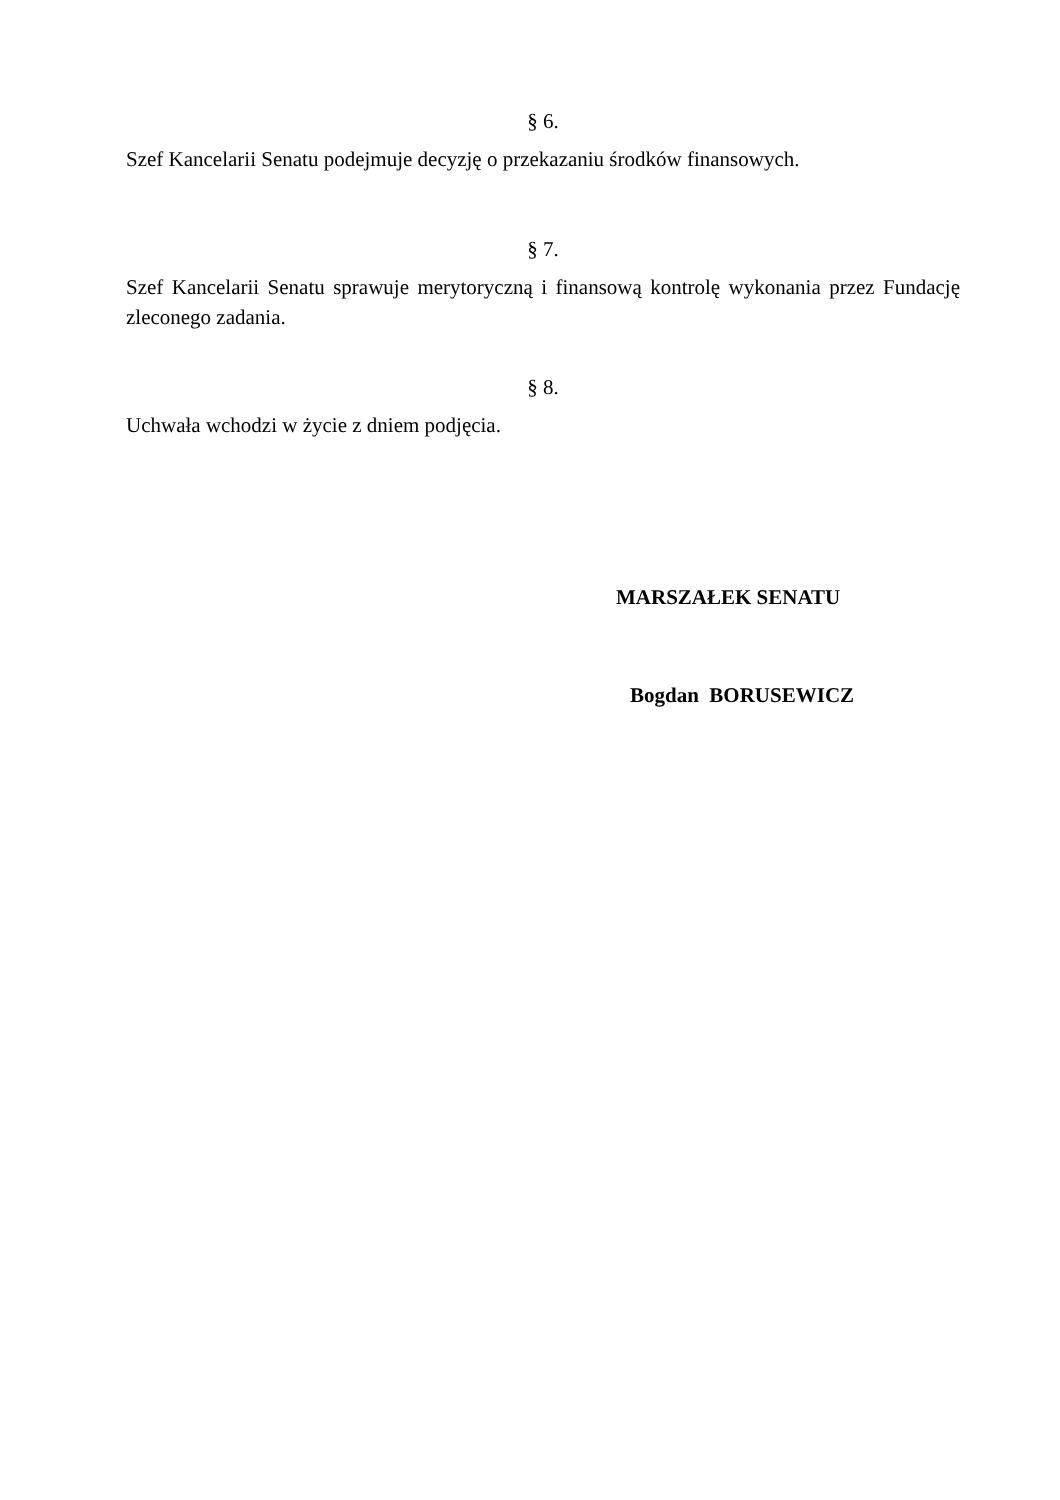§ 6.
Szef Kancelarii Senatu podejmuje decyzję o przekazaniu środków finansowych.
§ 7.
Szef Kancelarii Senatu sprawuje merytoryczną i finansową kontrolę wykonania przez Fundację zleconego zadania.
§ 8.
Uchwała wchodzi w życie z dniem podjęcia.
MARSZAŁEK SENATU
Bogdan BORUSEWICZ